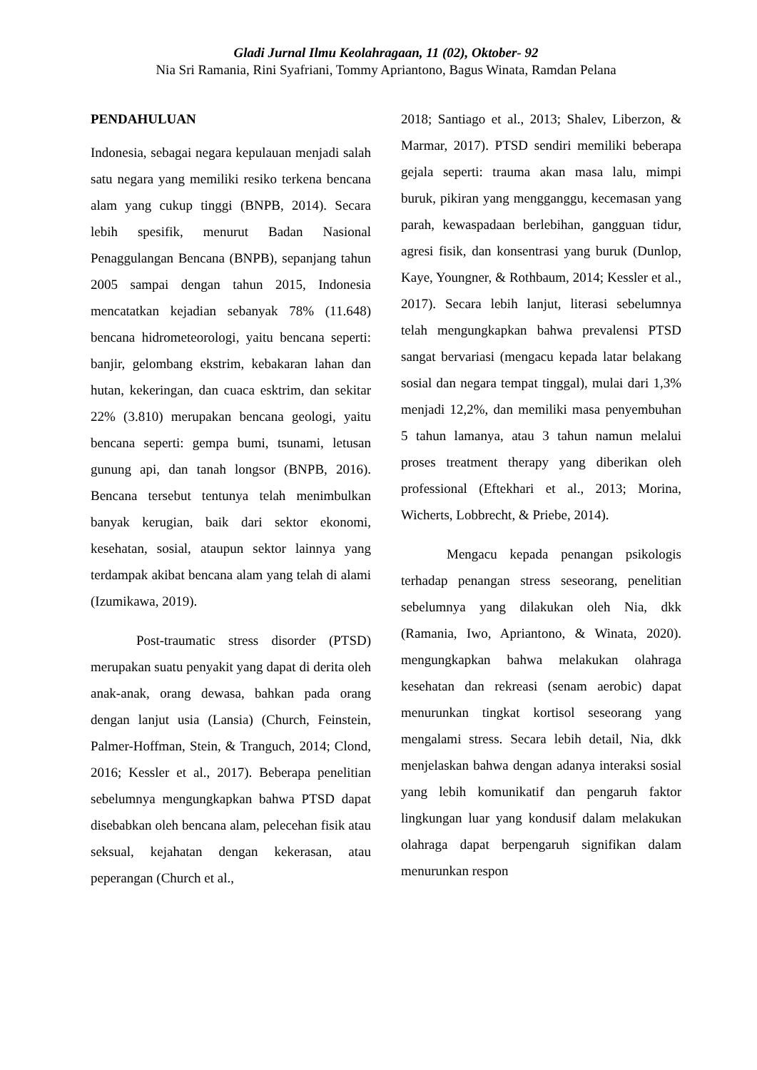Gladi Jurnal Ilmu Keolahragaan, 11 (02), Oktober- 92
Nia Sri Ramania, Rini Syafriani, Tommy Apriantono, Bagus Winata, Ramdan Pelana
PENDAHULUAN
Indonesia, sebagai negara kepulauan menjadi salah satu negara yang memiliki resiko terkena bencana alam yang cukup tinggi (BNPB, 2014). Secara lebih spesifik, menurut Badan Nasional Penaggulangan Bencana (BNPB), sepanjang tahun 2005 sampai dengan tahun 2015, Indonesia mencatatkan kejadian sebanyak 78% (11.648) bencana hidrometeorologi, yaitu bencana seperti: banjir, gelombang ekstrim, kebakaran lahan dan hutan, kekeringan, dan cuaca esktrim, dan sekitar 22% (3.810) merupakan bencana geologi, yaitu bencana seperti: gempa bumi, tsunami, letusan gunung api, dan tanah longsor (BNPB, 2016). Bencana tersebut tentunya telah menimbulkan banyak kerugian, baik dari sektor ekonomi, kesehatan, sosial, ataupun sektor lainnya yang terdampak akibat bencana alam yang telah di alami (Izumikawa, 2019).
Post-traumatic stress disorder (PTSD) merupakan suatu penyakit yang dapat di derita oleh anak-anak, orang dewasa, bahkan pada orang dengan lanjut usia (Lansia) (Church, Feinstein, Palmer-Hoffman, Stein, & Tranguch, 2014; Clond, 2016; Kessler et al., 2017). Beberapa penelitian sebelumnya mengungkapkan bahwa PTSD dapat disebabkan oleh bencana alam, pelecehan fisik atau seksual, kejahatan dengan kekerasan, atau peperangan (Church et al.,
2018; Santiago et al., 2013; Shalev, Liberzon, & Marmar, 2017). PTSD sendiri memiliki beberapa gejala seperti: trauma akan masa lalu, mimpi buruk, pikiran yang mengganggu, kecemasan yang parah, kewaspadaan berlebihan, gangguan tidur, agresi fisik, dan konsentrasi yang buruk (Dunlop, Kaye, Youngner, & Rothbaum, 2014; Kessler et al., 2017). Secara lebih lanjut, literasi sebelumnya telah mengungkapkan bahwa prevalensi PTSD sangat bervariasi (mengacu kepada latar belakang sosial dan negara tempat tinggal), mulai dari 1,3% menjadi 12,2%, dan memiliki masa penyembuhan 5 tahun lamanya, atau 3 tahun namun melalui proses treatment therapy yang diberikan oleh professional (Eftekhari et al., 2013; Morina, Wicherts, Lobbrecht, & Priebe, 2014).
Mengacu kepada penangan psikologis terhadap penangan stress seseorang, penelitian sebelumnya yang dilakukan oleh Nia, dkk (Ramania, Iwo, Apriantono, & Winata, 2020). mengungkapkan bahwa melakukan olahraga kesehatan dan rekreasi (senam aerobic) dapat menurunkan tingkat kortisol seseorang yang mengalami stress. Secara lebih detail, Nia, dkk menjelaskan bahwa dengan adanya interaksi sosial yang lebih komunikatif dan pengaruh faktor lingkungan luar yang kondusif dalam melakukan olahraga dapat berpengaruh signifikan dalam menurunkan respon